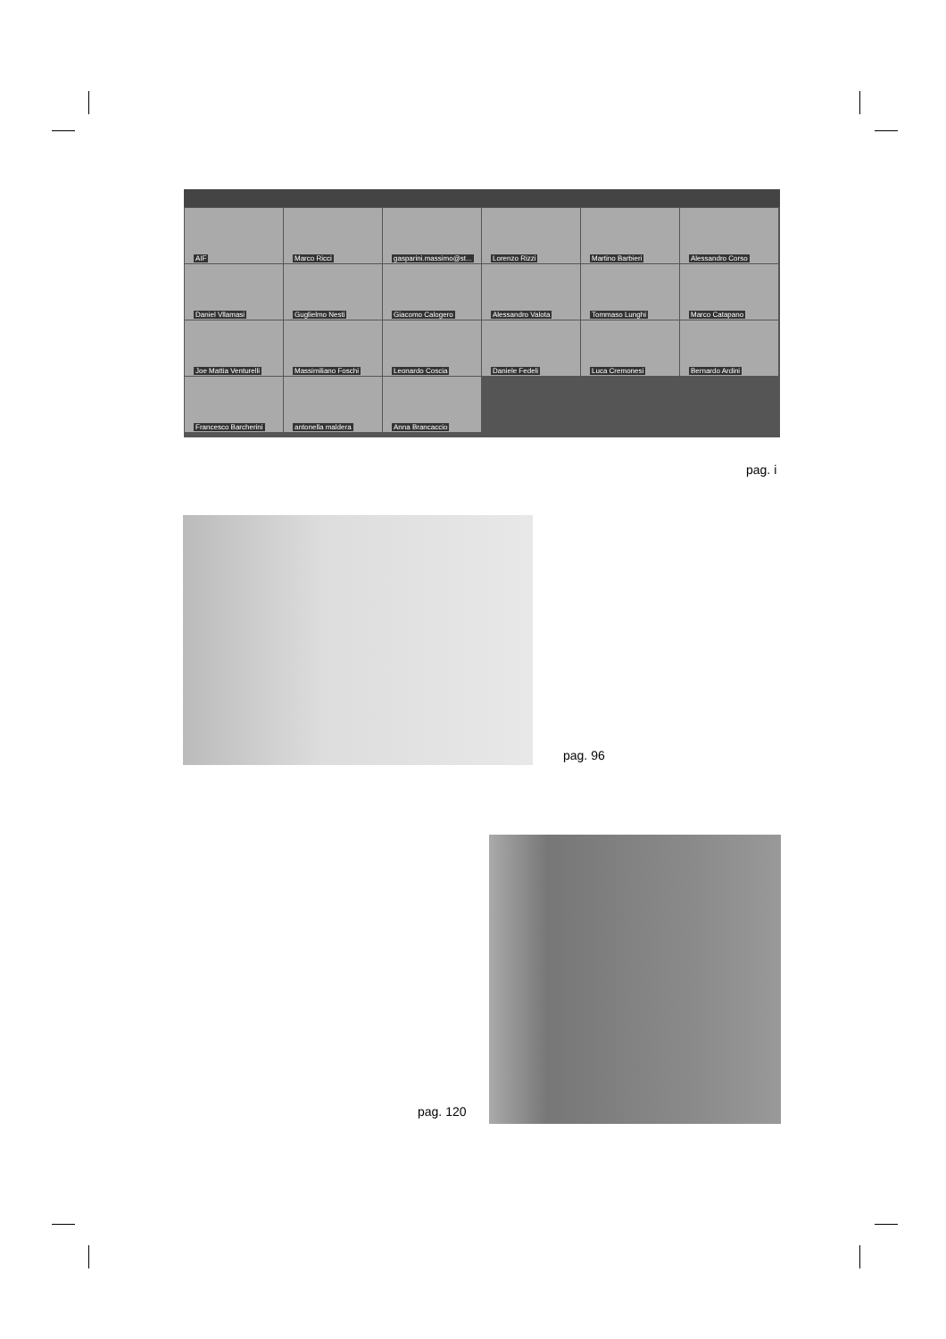AIF
Marco Ricci
gasparini.massimo@st...
Lorenzo Rizzi
Martino Barbieri
Alessandro Corso
Daniel Vllamasi
Guglielmo Nesti
Giacomo Calogero
Alessandro Valota
Tommaso Lunghi
Marco Catapano
Joe Mattia Venturelli
Massimiliano Foschi
Leonardo Coscia
Daniele Fedeli
Luca Cremonesi
Bernardo Ardini
Francesco Barcherini
antonella maldera
Anna Brancaccio
pag. i
pag. 96
pag. 120